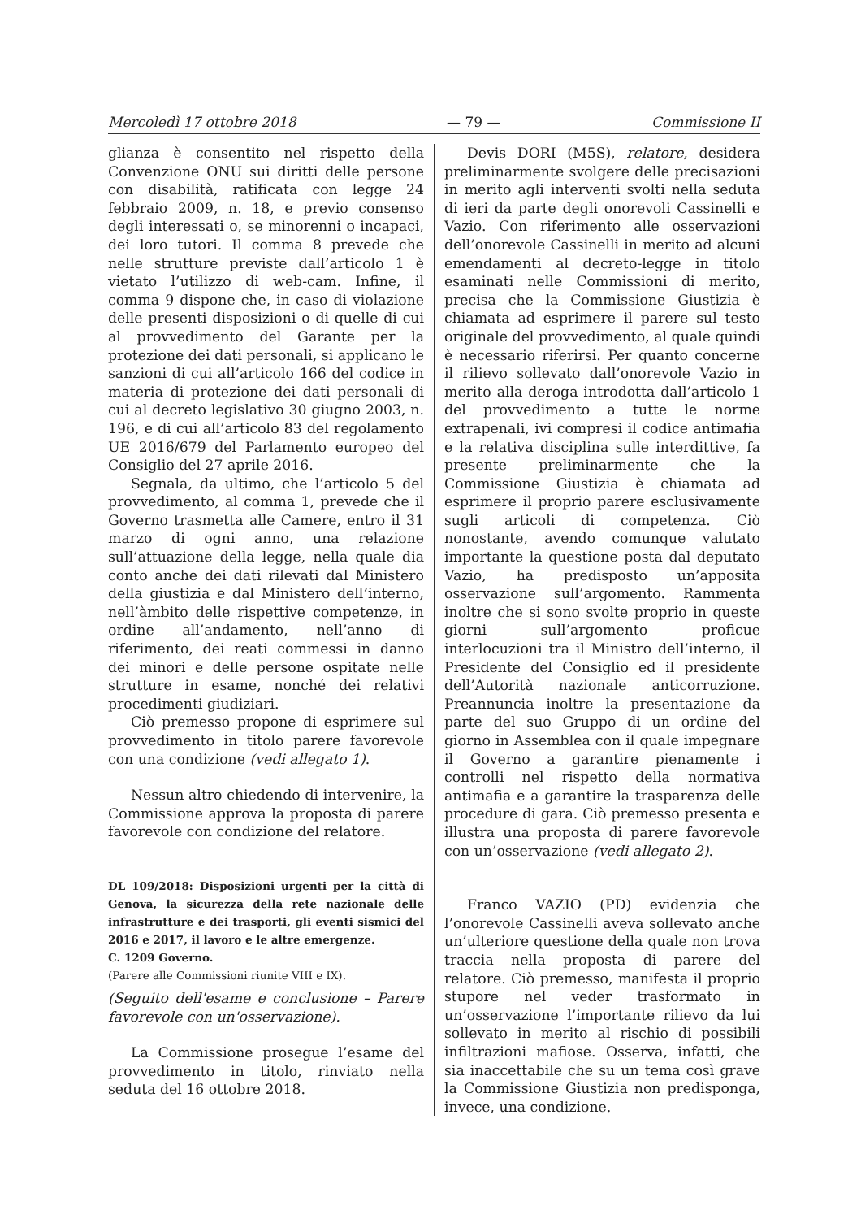Mercoledì 17 ottobre 2018 — 79 — Commissione II
glianza è consentito nel rispetto della Convenzione ONU sui diritti delle persone con disabilità, ratificata con legge 24 febbraio 2009, n. 18, e previo consenso degli interessati o, se minorenni o incapaci, dei loro tutori. Il comma 8 prevede che nelle strutture previste dall’articolo 1 è vietato l’utilizzo di web-cam. Infine, il comma 9 dispone che, in caso di violazione delle presenti disposizioni o di quelle di cui al provvedimento del Garante per la protezione dei dati personali, si applicano le sanzioni di cui all’articolo 166 del codice in materia di protezione dei dati personali di cui al decreto legislativo 30 giugno 2003, n. 196, e di cui all’articolo 83 del regolamento UE 2016/679 del Parlamento europeo del Consiglio del 27 aprile 2016.
Segnala, da ultimo, che l’articolo 5 del provvedimento, al comma 1, prevede che il Governo trasmetta alle Camere, entro il 31 marzo di ogni anno, una relazione sull’attuazione della legge, nella quale dia conto anche dei dati rilevati dal Ministero della giustizia e dal Ministero dell’interno, nell’àmbito delle rispettive competenze, in ordine all’andamento, nell’anno di riferimento, dei reati commessi in danno dei minori e delle persone ospitate nelle strutture in esame, nonché dei relativi procedimenti giudiziari.
Ciò premesso propone di esprimere sul provvedimento in titolo parere favorevole con una condizione (vedi allegato 1).
Nessun altro chiedendo di intervenire, la Commissione approva la proposta di parere favorevole con condizione del relatore.
DL 109/2018: Disposizioni urgenti per la città di Genova, la sicurezza della rete nazionale delle infrastrutture e dei trasporti, gli eventi sismici del 2016 e 2017, il lavoro e le altre emergenze.
C. 1209 Governo.
(Parere alle Commissioni riunite VIII e IX).
(Seguito dell'esame e conclusione – Parere favorevole con un'osservazione).
La Commissione prosegue l’esame del provvedimento in titolo, rinviato nella seduta del 16 ottobre 2018.
Devis DORI (M5S), relatore, desidera preliminarmente svolgere delle precisazioni in merito agli interventi svolti nella seduta di ieri da parte degli onorevoli Cassinelli e Vazio. Con riferimento alle osservazioni dell’onorevole Cassinelli in merito ad alcuni emendamenti al decreto-legge in titolo esaminati nelle Commissioni di merito, precisa che la Commissione Giustizia è chiamata ad esprimere il parere sul testo originale del provvedimento, al quale quindi è necessario riferirsi. Per quanto concerne il rilievo sollevato dall’onorevole Vazio in merito alla deroga introdotta dall’articolo 1 del provvedimento a tutte le norme extrapenali, ivi compresi il codice antimafia e la relativa disciplina sulle interdittive, fa presente preliminarmente che la Commissione Giustizia è chiamata ad esprimere il proprio parere esclusivamente sugli articoli di competenza. Ciò nonostante, avendo comunque valutato importante la questione posta dal deputato Vazio, ha predisposto un’apposita osservazione sull’argomento. Rammenta inoltre che si sono svolte proprio in queste giorni sull’argomento proficue interlocuzioni tra il Ministro dell’interno, il Presidente del Consiglio ed il presidente dell’Autorità nazionale anticorruzione. Preannuncia inoltre la presentazione da parte del suo Gruppo di un ordine del giorno in Assemblea con il quale impegnare il Governo a garantire pienamente i controlli nel rispetto della normativa antimafia e a garantire la trasparenza delle procedure di gara. Ciò premesso presenta e illustra una proposta di parere favorevole con un’osservazione (vedi allegato 2).
Franco VAZIO (PD) evidenzia che l’onorevole Cassinelli aveva sollevato anche un’ulteriore questione della quale non trova traccia nella proposta di parere del relatore. Ciò premesso, manifesta il proprio stupore nel veder trasformato in un’osservazione l’importante rilievo da lui sollevato in merito al rischio di possibili infiltrazioni mafiose. Osserva, infatti, che sia inaccettabile che su un tema così grave la Commissione Giustizia non predisponga, invece, una condizione.